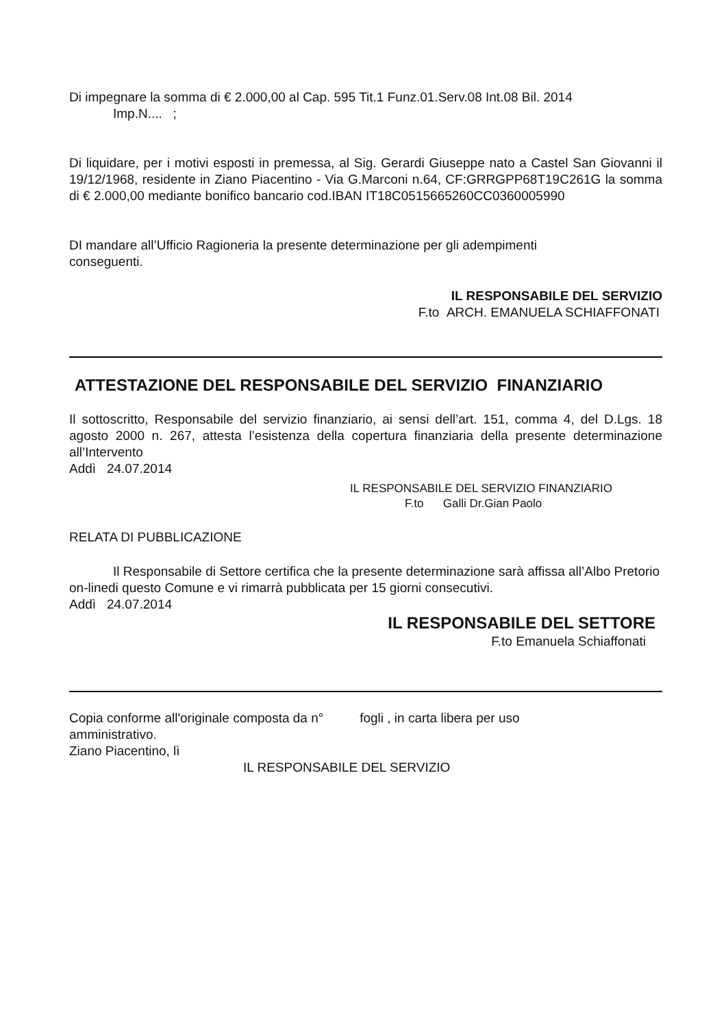Di impegnare la somma di € 2.000,00 al Cap. 595 Tit.1 Funz.01.Serv.08 Int.08 Bil. 2014
Imp.N.... ;
Di liquidare, per i motivi esposti in premessa, al Sig. Gerardi Giuseppe nato a Castel San Giovanni il 19/12/1968, residente in Ziano Piacentino - Via G.Marconi n.64, CF:GRRGPP68T19C261G la somma di € 2.000,00 mediante bonifico bancario cod.IBAN IT18C0515665260CC0360005990
DI mandare all’Ufficio Ragioneria la presente determinazione per gli adempimenti
conseguenti.
IL RESPONSABILE DEL SERVIZIO
F.to ARCH. EMANUELA SCHIAFFONATI
ATTESTAZIONE DEL RESPONSABILE DEL SERVIZIO FINANZIARIO
Il sottoscritto, Responsabile del servizio finanziario, ai sensi dell’art. 151, comma 4, del D.Lgs. 18 agosto 2000 n. 267, attesta l’esistenza della copertura finanziaria della presente determinazione all’Intervento
Addì 24.07.2014
IL RESPONSABILE DEL SERVIZIO FINANZIARIO
F.to Galli Dr.Gian Paolo
RELATA DI PUBBLICAZIONE
Il Responsabile di Settore certifica che la presente determinazione sarà affissa all’Albo Pretorio on-linedi questo Comune e vi rimarrà pubblicata per 15 giorni consecutivi.
Addì 24.07.2014
IL RESPONSABILE DEL SETTORE
F.to Emanuela Schiaffonati
Copia conforme all'originale composta da n° fogli , in carta libera per uso
amministrativo.
Ziano Piacentino, lì
IL RESPONSABILE DEL SERVIZIO